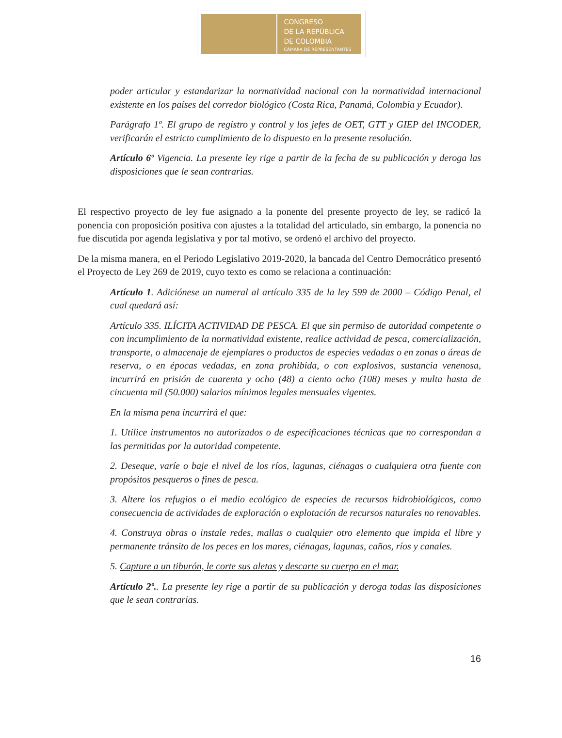CONGRESO
DE LA REPÚBLICA
DE COLOMBIA
CÁMARA DE REPRESENTANTES
poder articular y estandarizar la normatividad nacional con la normatividad internacional existente en los países del corredor biológico (Costa Rica, Panamá, Colombia y Ecuador).
Parágrafo 1º. El grupo de registro y control y los jefes de OET, GTT y GIEP del INCODER, verificarán el estricto cumplimiento de lo dispuesto en la presente resolución.
Artículo 6º Vigencia. La presente ley rige a partir de la fecha de su publicación y deroga las disposiciones que le sean contrarias.
El respectivo proyecto de ley fue asignado a la ponente del presente proyecto de ley, se radicó la ponencia con proposición positiva con ajustes a la totalidad del articulado, sin embargo, la ponencia no fue discutida por agenda legislativa y por tal motivo, se ordenó el archivo del proyecto.
De la misma manera, en el Periodo Legislativo 2019-2020, la bancada del Centro Democrático presentó el Proyecto de Ley 269 de 2019, cuyo texto es como se relaciona a continuación:
Artículo 1. Adiciónese un numeral al artículo 335 de la ley 599 de 2000 – Código Penal, el cual quedará así:
Artículo 335. ILÍCITA ACTIVIDAD DE PESCA. El que sin permiso de autoridad competente o con incumplimiento de la normatividad existente, realice actividad de pesca, comercialización, transporte, o almacenaje de ejemplares o productos de especies vedadas o en zonas o áreas de reserva, o en épocas vedadas, en zona prohibida, o con explosivos, sustancia venenosa, incurrirá en prisión de cuarenta y ocho (48) a ciento ocho (108) meses y multa hasta de cincuenta mil (50.000) salarios mínimos legales mensuales vigentes.
En la misma pena incurrirá el que:
1. Utilice instrumentos no autorizados o de especificaciones técnicas que no correspondan a las permitidas por la autoridad competente.
2. Deseque, varíe o baje el nivel de los ríos, lagunas, ciénagas o cualquiera otra fuente con propósitos pesqueros o fines de pesca.
3. Altere los refugios o el medio ecológico de especies de recursos hidrobiológicos, como consecuencia de actividades de exploración o explotación de recursos naturales no renovables.
4. Construya obras o instale redes, mallas o cualquier otro elemento que impida el libre y permanente tránsito de los peces en los mares, ciénagas, lagunas, caños, ríos y canales.
5. Capture a un tiburón, le corte sus aletas y descarte su cuerpo en el mar.
Artículo 2º.. La presente ley rige a partir de su publicación y deroga todas las disposiciones que le sean contrarias.
16